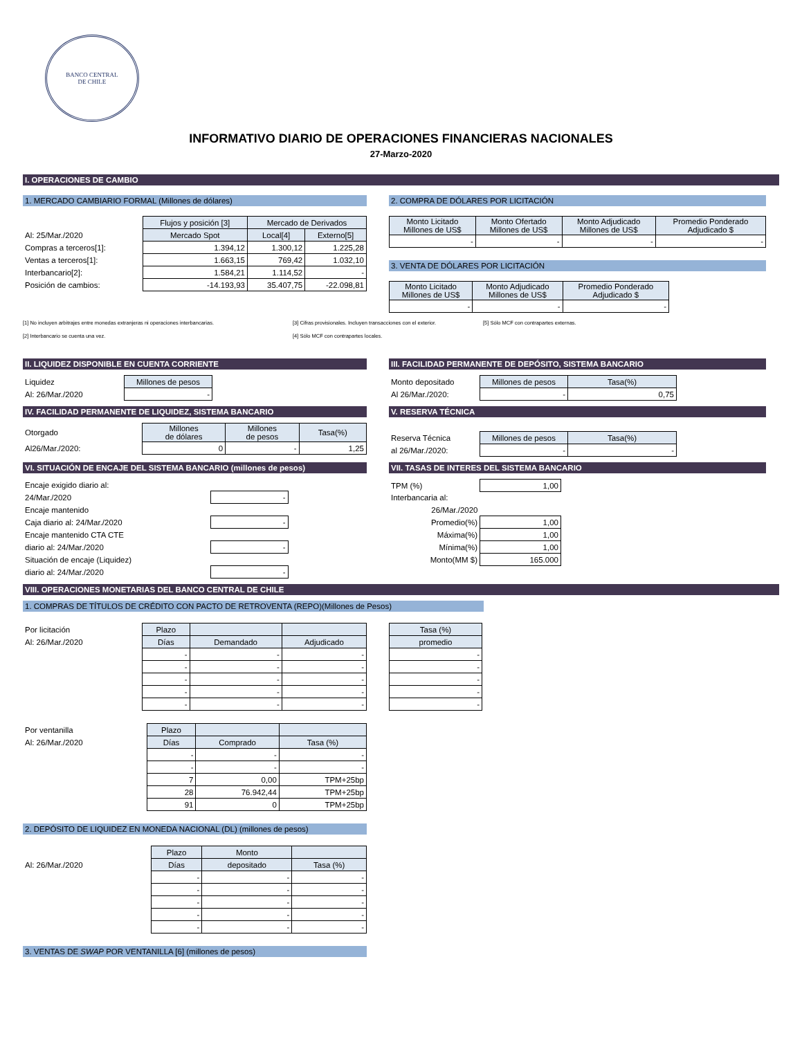BANCO CENTRAL
DE CHILE
INFORMATIVO DIARIO DE OPERACIONES FINANCIERAS NACIONALES
27-Marzo-2020
I. OPERACIONES DE CAMBIO
1. MERCADO CAMBIARIO FORMAL (Millones de dólares)
| | Flujos y posición [3] | Mercado de Derivados | |
| Al: 25/Mar./2020 | Mercado Spot | Local[4] | Externo[5] |
| Compras a terceros[1]: | 1.394,12 | 1.300,12 | 1.225,28 |
| Ventas a terceros[1]: | 1.663,15 | 769,42 | 1.032,10 |
| Interbancario[2]: | 1.584,21 | 1.114,52 | - |
| Posición de cambios: | -14.193,93 | 35.407,75 | -22.098,81 |
2. COMPRA DE DÓLARES POR LICITACIÓN
| Monto Licitado Millones de US$ | Monto Ofertado Millones de US$ | Monto Adjudicado Millones de US$ | Promedio Ponderado Adjudicado $ |
| --- | --- | --- | --- |
| - | - | - | - |
3. VENTA DE DÓLARES POR LICITACIÓN
| Monto Licitado Millones de US$ | Monto Adjudicado Millones de US$ | Promedio Ponderado Adjudicado $ |
| --- | --- | --- |
| - | - | - |
[1] No incluyen arbitrajes entre monedas extranjeras ni operaciones interbancarias. [3] Cifras provisionales. Incluyen transacciones con el exterior.
[5] Sólo MCF con contrapartes externas.
[2] Interbancario se cuenta una vez. [4] Sólo MCF con contrapartes locales.
II. LIQUIDEZ DISPONIBLE EN CUENTA CORRIENTE
| Liquidez | Millones de pesos |
| Al: 26/Mar./2020 | - |
III. FACILIDAD PERMANENTE DE DEPÓSITO, SISTEMA BANCARIO
| Monto depositado | Millones de pesos | Tasa(%) |
| Al 26/Mar./2020: | - | 0,75 |
IV. FACILIDAD PERMANENTE DE LIQUIDEZ, SISTEMA BANCARIO
| Otorgado | Millones de dólares | Millones de pesos | Tasa(%) |
| Al26/Mar./2020: | 0 | - | 1,25 |
V. RESERVA TÉCNICA
| Reserva Técnica | Millones de pesos | Tasa(%) |
| al 26/Mar./2020: | - | - |
VI. SITUACIÓN DE ENCAJE DEL SISTEMA BANCARIO (millones de pesos)
| Encaje exigido diario al: | |
| 24/Mar./2020 | - |
| Encaje mantenido | |
| Caja diario al: 24/Mar./2020 | - |
| Encaje mantenido CTA CTE | |
| diario al: 24/Mar./2020 | - |
| Situación de encaje (Liquidez) | |
| diario al: 24/Mar./2020 | - |
VII. TASAS DE INTERES DEL SISTEMA BANCARIO
| TPM (%) | 1,00 |
| Interbancaria al: | |
| 26/Mar./2020 | |
| Promedio(%) | 1,00 |
| Máxima(%) | 1,00 |
| Mínima(%) | 1,00 |
| Monto(MM $) | 165.000 |
VIII. OPERACIONES MONETARIAS DEL BANCO CENTRAL DE CHILE
1. COMPRAS DE TÍTULOS DE CRÉDITO CON PACTO DE RETROVENTA (REPO)(Millones de Pesos)
| Por licitación | Plazo | | |
| Al: 26/Mar./2020 | Días | Demandado | Adjudicado |
| | - | - | - |
| | - | - | - |
| | - | - | - |
| | - | - | - |
| | - | - | - |
| Tasa (%) |
| --- |
| promedio |
| - |
| - |
| - |
| - |
| - |
| Por ventanilla | Plazo | | |
| Al: 26/Mar./2020 | Días | Comprado | Tasa (%) |
| | - | - | - |
| | - | - | - |
| | 7 | 0,00 | TPM+25bp |
| | 28 | 76.942,44 | TPM+25bp |
| | 91 | 0 | TPM+25bp |
2. DEPÓSITO DE LIQUIDEZ EN MONEDA NACIONAL (DL) (millones de pesos)
| | Plazo | Monto | |
| Al: 26/Mar./2020 | Días | depositado | Tasa (%) |
| | - | - | - |
| | - | - | - |
| | - | - | - |
| | - | - | - |
| | - | - | - |
3. VENTAS DE SWAP POR VENTANILLA [6] (millones de pesos)